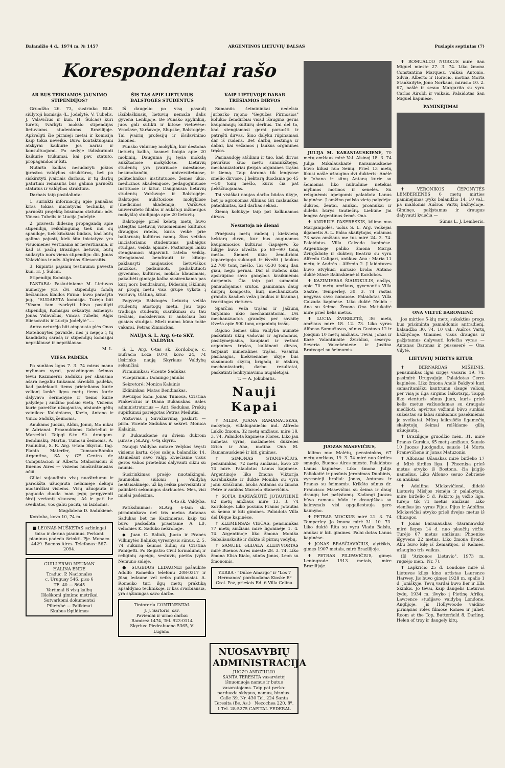Balandžio 4 d., 1974 m. № 1457 ARGENTINOS LIETUVIŲ BALSAS Puslapis septintas (7)
Korespondentai rašo
AR BUS TEIKIAMOS JAUNIMO STIPENDIJOS?
Gruodžio 26. 73, susirinko BLB. siūlytoji komisija (L. Jodelytė, V. Tubelis, J. Valavičius ir kun. H. Šulcas) kuri turėtų tvarkyti mokslo stipendijas lietuviams studentams Brazilijoje. Apžvelgti šie pirmieji metai ir komisija kaip tokia neveikė. Buvo kontaktuojami atskyrai kaikurie jos nariai ir konsultuojami. Po sėdyje išdiskutuoti kaikurie trūkumai, kai pav. statuto, propagandos ir kiti.
Nutarta kolkas nesudaryti jokios įprastos valdybos struktūros, bet pa siskirstyti įvairiais darbais, ir tų darbų patirtimi remiantis bus galima paruošti statutus ir valdybos struktūra.
Darbais taip pasidalinta:
1. surinkti informacijų apie panašias kitas tokias iniciatyvas techniką ir paruošti projektą būsimam statutui: adv. Vincas Tubelis ir Liucija Jodelytė.
2. pravesti didesnę propagandą apie stipendijų reikalingumą tiek mū sų spaudoje, tiek kitokiais būdais, kad būtų galima pajusti, kiek šita iniciatyva yra visuomenės vertinama ar nevertinama, ir kad iš pačių Brazilijos lietuvių būtų sudaryta nors viena stipendija: dir. Jonas Valavičius ir adv. Algirdas Sliesoraitis.
3. Rūpintis pajamų testinumu pavesta kun. H. J. Šulcui.
Stipendijų Komisija.
PASTABA: Paskutiniame M. Lietuvos numeryje yra dvi stipendiju fondą liečiančios klaidos Pirma: buvo parašyta jog., "SUDARYTA komisija. Turėjo būt "Visam tam tvarkyti būvo pasiūlyti stipendijų Komisijai sekantys asmenys: Jonas Valavičius, Vincas Tubelis, Algis Sliesoraitis ir Lucija Jodelytė"....
Antra neturėjo būt atspausta plės Onos Matelionytės pavardė, nes ji neįėjo į tų kandidatų sarašą ir stipendijų komisijai nepriklausė ir nepriklauso.
M. L.
VIEŠA PADĖKA
Po sunkios ligos 7. 3. 74 mirus mano mylimam vyrui, pavizdingam šeimos tėvui Kazimierui Sadukui per skausmo ašara negaliu tinkamai išreikšti padėka, kad padėkuoti tiems prieteliams kurie velionį lankė ligos metų tiems kurie dalyvavo šermenyse ir tiems kurie palydėjo į amžino poilsio vietą. Visiems kurie pareiškė užuojautas, atsiuntė gėlių vainikus: Kalainiams, Kazio, Antano ir Vinco Sadukų šeimoms,
Anukams Juozui, Aldui, Jonui, Mo nikai ir Adrianai. Proanukiams Gabrieliui ir Marceliui. Taipgi 6-to Sk. draugam. Bendinskų, Martin, Tumosu šeimoms, A. Pauliuliui, S. R. Arg. 6-tam Skyriui, Ing. Planta Materfer, Tomson-Ramko Argentina, SA y GF Centro de Computacion ir Alberto Staliorаičiui iš Buenos Aires — visiems nuoširdžiausias ačiū.
Giliai sujaudinta visų nuoširdumu ir pareikšta užuojauta nelaimėje dėkoju nuoširdžiai visiems. Visų užuojauta ir paguoda duoda man jėgų pergyventi širdį veriantį skausmą. Aš ir pati be sveikatos, vos galiu paciti, su lazdomis.
Magdalena D. Sadukienė.
Kordoba, kovo 10, 74 m.
■ LEONAS MUŠKETAS sažiningai taiso ir derina pianinus. Perkant pianinus padeda išrinkti. Pje. Monaco 4429. Buenos Aires. Telefonas: 567-2094.
GUILLERMO NEUMAN
HALINA ENDE
Traduc. P. Nacionales
c. Uruguay 546, piso 6
TE. 40 — 8645
Vertimai iš visų kalbų
Išleškomi gimimo metrikai
Sutvarkomi dokumentai
Pilietybė — Palikimai
Skubus išpildimas
ŠIS TAS APIE LIETUVIUS BALSTOGĖS STUDENTUS
Iš daugelio po visą pasaulį išsiblaškiusių lietuvių nemaža dalis gyvena Lenkijoje. Be Punsko apylinkių, juos gali sutikti ir kitose vietovėse: Vroclave, Varšuvoje, Slupske, Balstogėje. Tai įvairių profesijų ir išsilavinimo žmonės.
Punsko vidurinę mokyklą, kur dėstoma lietuvių kalba, kasmet baigia apie 20 mokinių. Dauguma jų tęsia mokslą aukštosiose mokyklose. Lietuvių studentų yra įvairiuose miestuose, besimokančių universitetuose, politechnikos institutuose, žemės ūkio, medicinos akademijose, pedagoginiuose instituose ir kitur. Daugiausia lietuvių studentų Varšuvoje ir Balstogėje. Balstogės aukštosiose mokyklose (medicinos akademija, Varšuvos universiteto filialas ir aukštoji inžinerijos mokykla) studijuoja apie 20 lietuvių.
Balstogėje prieš keletą metų buvo įsteigtas Lietuvių visuomeninės kultūros draugijos ratelis, kuris veikė prie baltarusių kultūros namų. Šios veiklos iniciatoriams studentams pabaigus studijas, veikla apmirė. Pastaruoju laiku stengiamasi atgaivinti ratelio veiklą. Stengiamasi bendrauti ir kitaip: paklausyti naujausios lietuviškos muzikos, padainuoti, padiskutuoti gyvenimo, kultūros, mokslo klausimais, pakalbėti gimtąja kalba susirenkama pas kurį nors bendrakursį. Didesnių iškilmių ar progų metu visa grupė vyksta į Varšuvą, Olštiną, kitur.
Pagyvėja Balstogės lietuvių veikla studentų atostogų metu. Jau tapo tradicija studentų susitikimai su tau tiečiais, moksleiviais ir anksčiau bai gusiais studijas. Mieli mums būna tokie vakarai. Petras Zimnickas.
NAUJA S. L. Arg. 6-to SKY. VALDYBA
S. L. Arg. 6-tas sk. Kordoboje, c. Eufracio Loza 1070, kovo 24, 74 išsirinko naują Skyriaus Valdybą sekančiai:
Pirmininkas: Vicente Sadukas
Vicepirmin.: Domingo Janulis
Sekretorė: Monica Kalainis
Iždininkas: Matas Bendinskas.
Revizijos kom: Jonas Tumosa, Cristina Pinkevičius ir Diana Bukauskas. Salės administratorius — Ant. Sadukas. Prekių supirkimui pareigotas Petras Meilutis.
Atstovais į Suvažiavimą paskirti — pirm. Vicente Sadukas ir sekret. Monica Kalainis.
P. Bukauskienė su dviem dukrom įsirašė į SLArg. 6-tą skyriu.
Naujoji Valdyba nutarė Velykas švęsti visiems kartu, d-jos salėje, balandžio 14, atsinešant savo valgį. Kviečiame visus geros valios prietelius dalyvauti sikiu su mumis.
Susirinkimas praėjo nuotaikingai. Jaunuoliai siūlomi į Valdybą neatsisakinėjo, už ką reikia pasveikinti ir palinkėti sekmingos darbuotės. Mes, visi mielai padėsima.
6-to sk. Valdyba.
Patikslinimas: SLArg. 6-tam sk. pirmininkavo net tris metus Antanas Sadukas bet ne Kazimieras, kaip tai būvo paskelbta praeitame A LB, velionies K. Saduko nekrologe.
◆ Juan C. Baliuk, Juozo ir Pranės Vilkinytės Baliukų vyresnysis sūnus, 2. 5. 74 sukuria šeimos židinį su Cristina Panigetti. Po Registro Civil formalumų ir religinių apeigų, vestuvių pietūs įvyks Nemuno salėje.
● SUGEDUS LEDAUNEI paŝaukite Adolfo Romeiko telefonu 208-0317 ir Jūsų ledaunė vėl veiks puikiausiai. A. Romeiko turi ilgų metų praktiką apšaldymo technikoje, ir kas svarbiausia, yra sąžiningas savo darbe.
Tintorería CONTINENTAL
J. J. Sartoris, sav.
Pavieniai ir urmo darbai
Ramirez 1474, Tel. 923-0114
Skyrius: Piedrabuena 5365, V. Lugano.
KAIP LIETUVOJE DABAR TREŠIAMOS DIRVOS
Sumanūs šeimininkai nedelsia Jurbarko rajono "Gegužės Pirmosios" kolūkio žemdirbiai visad išaugina gerus kaupiamųjų kultūrų derlius. Tai dėl to, kad stengiamasi gerai paruošti ir patręšti dirvas. Šiuo dalyku rūpinamasi dar iš rudens. Bet darbų nestinga ir dabar, kai vežamos į laukus organinės trąšos.
Pasinaudoję atšilimu ir tuo, kad dirvos paviršius šiuo metu suminkštėjęs, mechanizatoriai įterpia organines trąšas ir žiemą. Taip daroma tik lengvose smėlio dirvose. Į hektarą duodama po 45—50 tonų mėšlo, kuris čia pat įlėkščiuojamas.
Tai visiškai naujas darbo būdas ūkyje, bet jo agronomas Albinas Gri malauskas patenkintas, kad darbas sekasi.
Žiemą kolūkyje taip pat kalkinamos dirvos.
Nesustoja nė dienai
Praėjusių metų rudenį į kiekvieną hektarą dirvų, kur bus auginamos kaupiamosios kultūros, čiapajevo ko lūkyje buvo išvežta po 80—90 tonų mėšlo. Šiemet ūkio žemdirbiai įsipareigojo sukaupti ir išvežti į laukus 22.700 tonų mėšlo. Tai 6530 tonų dau giau, negu pernai. Dar iš rudens ūkis apsirūpino savo gamybos kraikinėmis durpėmis. Čia taip pat sumaniai panaudojamos srutos, gaminama daug durpių komposto, kurį mechanizuota grandis kasdien veža į laukus ir krauna į tvarkingas rietuves.
Sparčiai veža trąšas ir Jašiūnų tarybinio ūkio mechanizatoriai. Dvi mechanizuotos grandys per savaitę išveža apie 500 tonų organinių trašų.
Rajono žemės ūkio valdyba numatė paskatinti ūkių vadovus ir agronomus, pasižymėjusius, kaupiant ir vežant organines trąšas, kalkinant dirvas, terpiant mineralines trąšas. Vasariui pasibaigus, kiekviename ūkyje bus susumuoti skyrių brigadų ir atskirų mechanizatorių darbo rezultatai, paskatinti lenktyniavimo nugalėtojai.
T. — A. Jokūbaitis.
Nauji Kapai
✝ NILDA JUANA RAMANAUSKAS, mokytoja, villaluganiečio ind. Alfredo Lukšo žmona, 32 metų amžiaus, mirė 18. 3. 74. Palaidota kapinėse Flores. Liko jau minėtas vyras, mažametės dukrelės Erica ir Ana, motina Ona M. Ramanauskienė ir kiti gimines.
✝ SIMONAS STANEVIČIUS, pensininkas, 72 metų amžiaus, kovo 20 74 mirė. Palaidotas Lanus kapinėse. Argentinoje liko žmona Viktorija Karaliukaitė ir duktė Monika su vyru Jonu Kriščiūnu, brolis Antanas su žmona Petre ir anūkas Marcelo Stanevičius.
✝ SOFIA BARTAŠIŪTĖ JOTAUTIENĖ 82 metų amžiaus mirė 13. 3. 74 Kordoboje. Liko posūnis Pranas Jotautas su šeima ir kiti gimines. Palaidota Villa del Dique kapinėse.
✝ KLEMENSAS VIEČAS, pensininkas 77 metų amžiaus mirė ligoninėje 1. 4. 74. Argentinoje liko žmona Monika Sabaliauskaitė ir duktė iš pirmų vedybų.
✝ SAMUEL GEDALA KLEINVORTAS mirė Buenos Aires mieste 28. 3. 74. Liko žmona Elisa Bialo, sūnūs Jonas, Leon su žmonomis.
YERBA - "Dulce Amargo" ir "Los 7 Hermanos" parduodama Kioske Bº Gral. Paz, priešais Ed. 6 Villa Celina.
NUOSAVYBIŲ ADMINISTRACIJA
JUOZO ANDZIULIO
SANTA TERESITA vasarvietėj išnuomuoja namus ir butus vasarotojams. Taip pat perka-parduoda sklypus, namus, biznius.
Calle 39, Nr. 430 Tel. 224 Santa Teresita (Bs. As.) Necochea 220, 8º. 1 Tel. 28-5275 CAPITAL FEDERAL
JULIJA M. KARANIAUSKIENĖ, 70 metų amžiaus mirė Val. Alsinoj 18. 3. 74 Julija Mikalauskaitė Karaniauskienė būvo kilusi nuo Seinų. Prieš 13 metų likusi našlė užaugino dvi dukteris: Anėlė ir Johana ir sūnų Antaną kurie su šeimomis liko nuliūdime netekus mylimos motinos ir senelės. Su religinėmis apeigomis palaidota Lanus kapinėse. Į amžino poilsio vietą palydėjo: dukros, žentai, anūkai, proanukai ir didelis būrys tautiečių. Liebūne Jai lengva Argentinos žemė. Ona.
✝ ANDRIUS PASERBSKIS, kilimo nuo Marijampolės, uolus S. L. Arg. veikėjas ilgametis A. L. Balso skaitytojas, eidamas 73 savo amžiaus me tus mirė 24. 3. 74. Palaidotas Villa Calzada kapinėse. Argentinoje paliko žmona Marija Žvirgždaitę ir dukterį Beatriz su vyru Alfredu Caligari, anūkus: Ana - Maria 11 metų ir Andrės - Alfredo 2. Į laidotuves būvo atvykusi mirusio brolio Antano duktė Stasė Balinskienė iš Kordobos.
✝ KAZIMIERAS ŠIAUDKULIS, našlys, apie 70 metų amžiaus, gyvenantis Villa Sastre, Temperley, 30. 3. 74 rastas negyvas savo namuose. Palaidotas Villa Calzada kapinėse. Liko duktė Nelida - Ana su šeima. Žmona Ona Matukaitė mirė prieš kelis metus.
✝ LUCIA ŽVIRBLYTĖ, 36 metų amžiaus mirė 18. 12. 73. Liko vyras Alfonso Samučiovas, sūnus Gustavo 12 ir Joaquin 10 metų amžiaus. Tėvai, Jonas ir Kazė Valantinaitė Žvirbliai, seserys: Severia Vaicekėnienė ir Justina Bratvogel su šeimomis.
JUOZAS MASEVIČIUS,
kilimo nuo Malėtų, pensininkas, 67 metų amžiaus, 19. 3. 74 mirė nuo širdies smugio, Buenos Aires mieste. Palaidotas Lanus kapinėse. Liko žmona Julija Paliokaitė ir posūnis Jeronimas Duobinis, vyresnieji broliai: Jonas, Antanas ir Pranas su šeimomis. Krikšto sūnus dr. Francisco Masevičius su šeima ir daug draugų bei pažįstamų. Kadangi Juozas būvo ramaus būdo ir draugiškas su kaimynais visi apgailestauja gero kaimyno.
✝ PETRAS MOCKUS mirė 21. 3. 74 Temperley. Jo žmona mirė 31. 10. 73. Liko duktė Rita su vyru Vladu Balsiu, anukai ir kiti gimines. Palai dotas Lanus kapinėse.
✝ JONAS BRASČIAVIČIUS, alytiškis, gimęs 1907 metais, mirė Brazilijoje.
✝ PETRAS PILIPAVIČIUS, gimęs Leningrade 1913 metais, mire Brazilijoje.
✝ ROMUALDO NORKUS mirė San Miguel mieste 27. 3. 74. Liko žmona Constantina Marquez, vaikai: Antonio, Silvia, Alberto ir Horacio, motina Morta Stankaitytė, Jono Norkaus, mirusio 10. 2. 67, našlė ir sesuo Margarita su vyru Carlos Airoldi ir vaikais. Palaidotas San Miguel kapinėse.
PAMINĖJIMAI
✝ VERONIKOS ČEPONYTĖS LEMBERIENĖS 6 metų mirties paminėjimas įvyks balandžio 14, 10 val., pa maldomis Aušros Vartų bažnyčioje. Giminęs, pažįstamus ir draugus dalyvauti kviečia —
Sūnus L. J. Lemberis.
ONA VILYTĖ BARONIENĖ
Jos mirties 5-kių metų sukakties proga bus prisiminta pamaldomis antradienį, balandžio 30, 74, 10 val., Aušros Vartų bažnyčioje. Gimines, visus draugus ir pažįstamus dalyvauti kviečia vyras — Antanas Baronas ir pusseserė — Ona Vilytė.
LIETUVIŲ MIRTYS KITUR
✝ BERNARDAS MIŠKINIS, pensininkas ilgai sirgęs vasario 19, 74, pasimirė Urugvajuje. Palaidotas Cerro kapinėse. Liko žmona Anelė Bakšytė kuri samaritanišku kantrumu slaugė velionį per visą jo ilga sirgimo laikotarpį. Taipgi liko vienturis sūnus Juan, kuris prieš kelis metus važiuodamas su draugais medžioti, apvirtus vežimui būvo sunkiai sužeistas su labai sunkiomis pasekmėmis jo sveikatai. Mūsų laikraščio ilgamečių skaitytojų šeimai reiškiame gilią užuojautą.
✝ Brazilijoje gruodžio mėn. 31, mirė Pranas Gurskis, 65 metų amžiaus. Sausio 10 Juozas Juodgudis, sausio 14 Morta Pranevičienė ir Jonas Matuzonis.
✝ Alfonsas Ušauskas mirė birželio 17 d. Mirė širdies liga. Į Phoenixa prieš metus atvyko iš Bostono, čia įsigijo namelius. Liko Alfonso sesuo Zebrienė su anūkais.
✝ Adolfina Mickevičienė, didelė Lietuvių Misijos rėmėja ir palaikytoja, mirė birželio 5 d. Pakirto ją vėžio liga, turėjo tik 71 metus amžiaus. Liko vienišas jos vyras Pijus. Pijus ir Adolfina Mickevičiai atvyko prieš dvejus metus iš Chicagos.
✝ Jonas Baranauskas (Baranawski) mirė liepos 14 d. nuo plaučių vėžio. Turėjo 67 metus amžiaus; Phoenixe išgyveno 22 metus. Liko žmona Bronė. Abu buvo kilę iš Žemaitijos, iš Kelmės, užaugino tris vaikus.
(Iš "Arizonos Lietuvio", 1973 m. rugsėjo mėn., Nr. 7).
✝ Lapkričio 25 d. Londone mirė iš Lietuvos kilęs kino artistas Laurence Harwey. Jis buvo gimęs 1928 m. spalio 1 d. Joniškyje. Tėvų vardai buvo Ber ir Ella Skinkis. Jo tėvai, kaip daugelis Lietuvos žydų, 1934 m. išvyko į Pietinę Afriką. Lawrence studijavo vaidybą Londone, Anglijoje. Jis Hollywoode vaidino pirmąsias roles filmose Romeo ir Juliet, Room at the Top, Butterfield 8, Darling, Helen of troy ir daugely kitų.